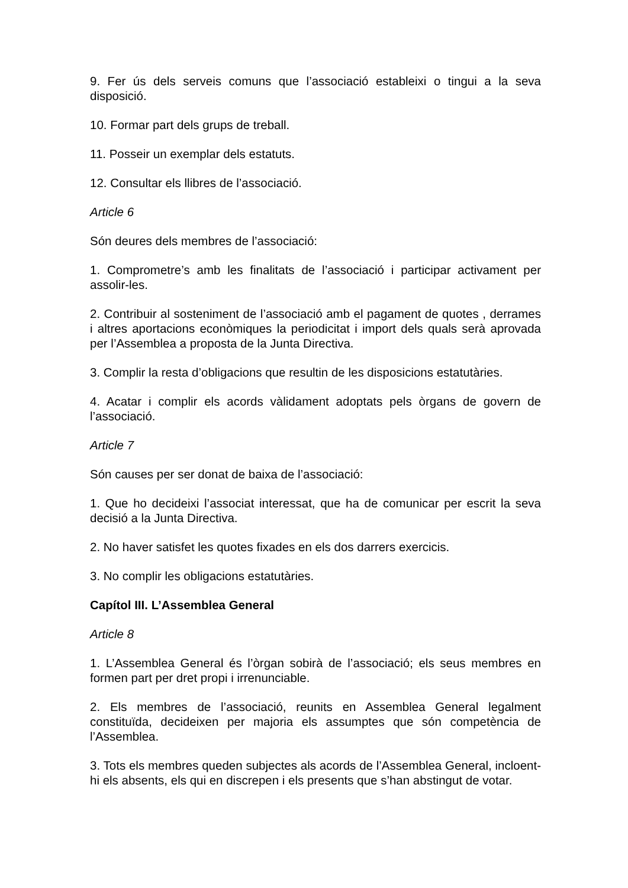9. Fer ús dels serveis comuns que l’associació estableixi o tingui a la seva disposició.
10. Formar part dels grups de treball.
11. Posseir un exemplar dels estatuts.
12. Consultar els llibres de l’associació.
Article 6
Són deures dels membres de l’associació:
1. Comprometre’s amb les finalitats de l’associació i participar activament per assolir-les.
2. Contribuir al sosteniment de l’associació amb el pagament de quotes , derrames i altres aportacions econòmiques la periodicitat i import dels quals serà aprovada per l’Assemblea a proposta de la Junta Directiva.
3. Complir la resta d’obligacions que resultin de les disposicions estatutàries.
4. Acatar i complir els acords vàlidament adoptats pels òrgans de govern de l’associació.
Article 7
Són causes per ser donat de baixa de l’associació:
1. Que ho decideixi l’associat interessat, que ha de comunicar per escrit la seva decisió a la Junta Directiva.
2. No haver satisfet les quotes fixades en els dos darrers exercicis.
3. No complir les obligacions estatutàries.
Capítol III. L’Assemblea General
Article 8
1. L’Assemblea General és l’òrgan sobirà de l’associació; els seus membres en formen part per dret propi i irrenunciable.
2. Els membres de l’associació, reunits en Assemblea General legalment constituïda, decideixen per majoria els assumptes que són competència de l’Assemblea.
3. Tots els membres queden subjectes als acords de l’Assemblea General, incloent-hi els absents, els qui en discrepen i els presents que s’han abstingut de votar.